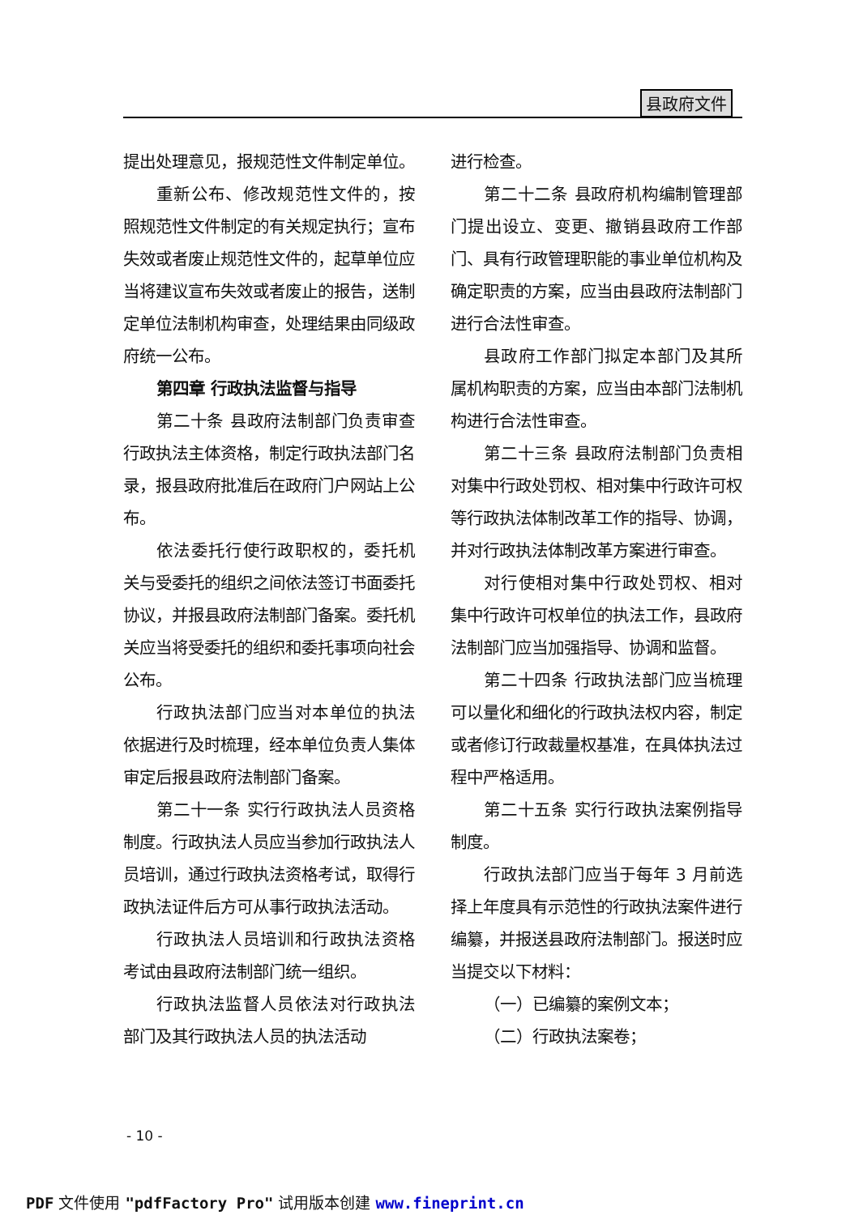县政府文件
提出处理意见，报规范性文件制定单位。
重新公布、修改规范性文件的，按照规范性文件制定的有关规定执行；宣布失效或者废止规范性文件的，起草单位应当将建议宣布失效或者废止的报告，送制定单位法制机构审查，处理结果由同级政府统一公布。
第四章 行政执法监督与指导
第二十条 县政府法制部门负责审查行政执法主体资格，制定行政执法部门名录，报县政府批准后在政府门户网站上公布。
依法委托行使行政职权的，委托机关与受委托的组织之间依法签订书面委托协议，并报县政府法制部门备案。委托机关应当将受委托的组织和委托事项向社会公布。
行政执法部门应当对本单位的执法依据进行及时梳理，经本单位负责人集体审定后报县政府法制部门备案。
第二十一条 实行行政执法人员资格制度。行政执法人员应当参加行政执法人员培训，通过行政执法资格考试，取得行政执法证件后方可从事行政执法活动。
行政执法人员培训和行政执法资格考试由县政府法制部门统一组织。
行政执法监督人员依法对行政执法部门及其行政执法人员的执法活动
进行检查。
第二十二条 县政府机构编制管理部门提出设立、变更、撤销县政府工作部门、具有行政管理职能的事业单位机构及确定职责的方案，应当由县政府法制部门进行合法性审查。
县政府工作部门拟定本部门及其所属机构职责的方案，应当由本部门法制机构进行合法性审查。
第二十三条 县政府法制部门负责相对集中行政处罚权、相对集中行政许可权等行政执法体制改革工作的指导、协调，并对行政执法体制改革方案进行审查。
对行使相对集中行政处罚权、相对集中行政许可权单位的执法工作，县政府法制部门应当加强指导、协调和监督。
第二十四条 行政执法部门应当梳理可以量化和细化的行政执法权内容，制定或者修订行政裁量权基准，在具体执法过程中严格适用。
第二十五条 实行行政执法案例指导制度。
行政执法部门应当于每年 3 月前选择上年度具有示范性的行政执法案件进行编纂，并报送县政府法制部门。报送时应当提交以下材料：
（一）已编纂的案例文本；
（二）行政执法案卷；
- 10 -
PDF 文件使用 "pdfFactory Pro" 试用版本创建 www.fineprint.cn